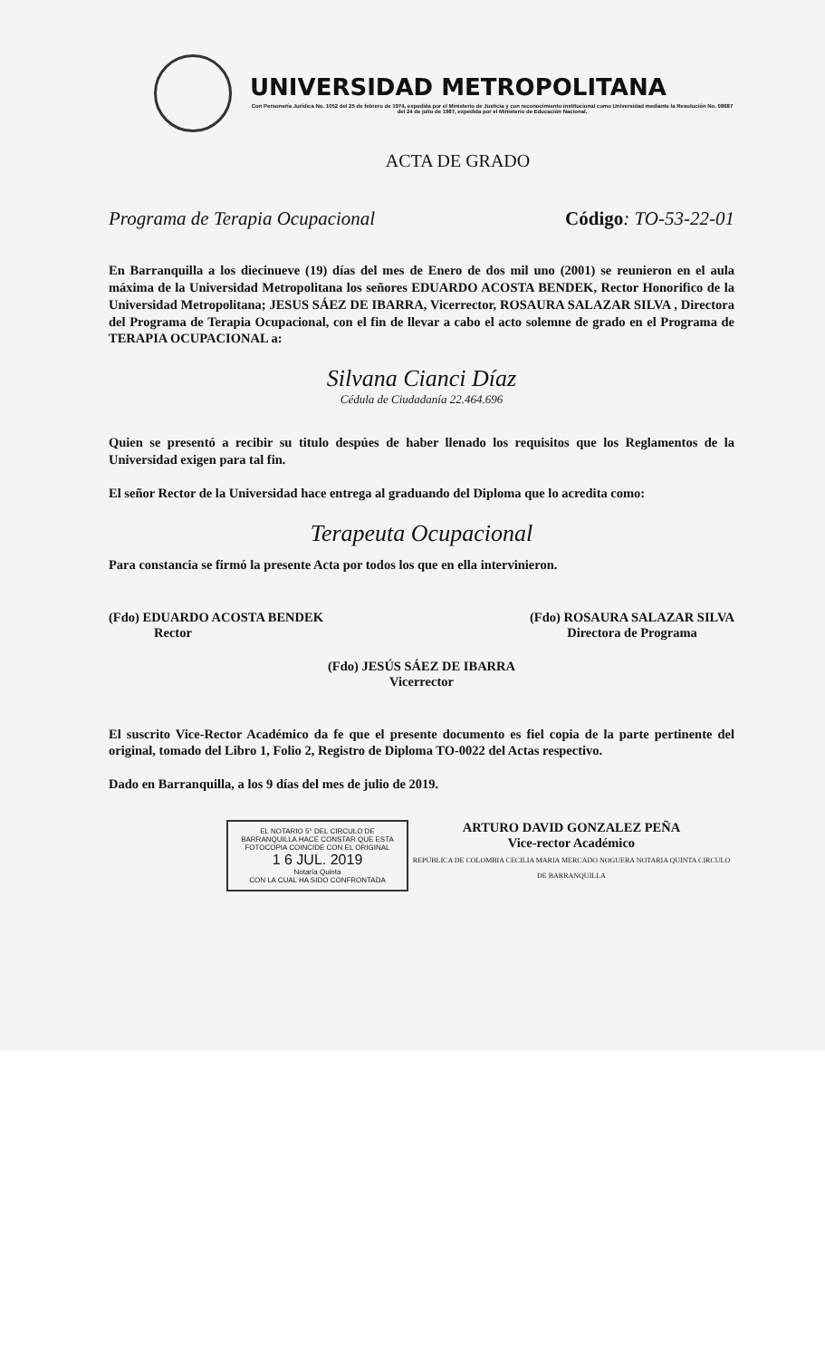UNIVERSIDAD METROPOLITANA
Con Personería Jurídica No. 1052 del 25 de febrero de 1974, expedida por el Ministerio de Justicia y con reconocimiento institucional como Universidad mediante la Resolución No. 08687 del 24 de julio de 1987, expedida por el Ministerio de Educación Nacional.
ACTA DE GRADO
Programa de Terapia Ocupacional Código: TO-53-22-01
En Barranquilla a los diecinueve (19) días del mes de Enero de dos mil uno (2001) se reunieron en el aula máxima de la Universidad Metropolitana los señores EDUARDO ACOSTA BENDEK, Rector Honorifico de la Universidad Metropolitana; JESUS SÁEZ DE IBARRA, Vicerrector, ROSAURA SALAZAR SILVA , Directora del Programa de Terapia Ocupacional, con el fin de llevar a cabo el acto solemne de grado en el Programa de TERAPIA OCUPACIONAL a:
Silvana Cianci Díaz
Cédula de Ciudadanía 22.464.696
Quien se presentó a recibir su titulo despúes de haber llenado los requisitos que los Reglamentos de la Universidad exigen para tal fin.
El señor Rector de la Universidad hace entrega al graduando del Diploma que lo acredita como:
Terapeuta Ocupacional
Para constancia se firmó la presente Acta por todos los que en ella intervinieron.
(Fdo) EDUARDO ACOSTA BENDEK
Rector
(Fdo) ROSAURA SALAZAR SILVA
Directora de Programa
(Fdo) JESÚS SÁEZ DE IBARRA
Vicerrector
El suscrito Vice-Rector Académico da fe que el presente documento es fiel copia de la parte pertinente del original, tomado del Libro 1, Folio 2, Registro de Diploma TO-0022 del Actas respectivo.
Dado en Barranquilla, a los 9 días del mes de julio de 2019.
EL NOTARIO 5° DEL CIRCULO DE BARRANQUILLA HACE CONSTAR QUE ESTA FOTOCOPIA COINCIDE CON EL ORIGINAL
1 6 JUL. 2019
Notaría Quinta
CON LA CUAL HA SIDO CONFRONTADA
ARTURO DAVID GONZALEZ PEÑA
Vice-rector Académico
REPUBLICA DE COLOMBIA CECILIA MARIA MERCADO NOGUERA NOTARIA QUINTA CIRCULO DE BARRANQUILLA